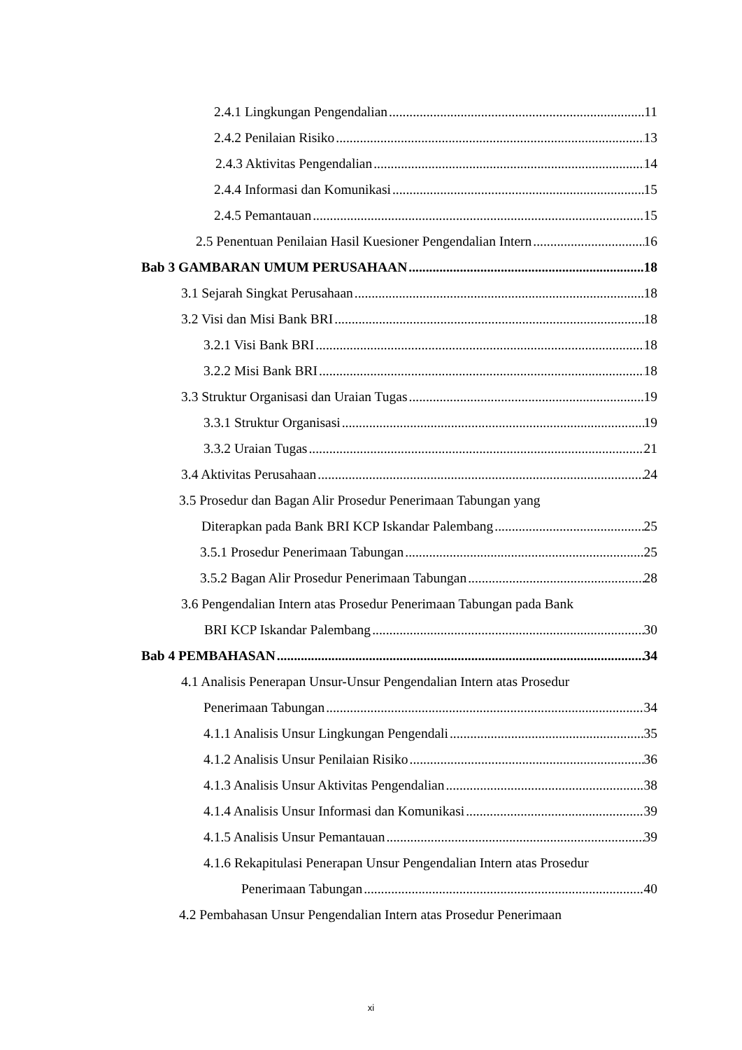2.4.1 Lingkungan Pengendalian 11
2.4.2 Penilaian Risiko 13
2.4.3 Aktivitas Pengendalian 14
2.4.4 Informasi dan Komunikasi 15
2.4.5 Pemantauan 15
2.5 Penentuan Penilaian Hasil Kuesioner Pengendalian Intern 16
Bab 3 GAMBARAN UMUM PERUSAHAAN 18
3.1 Sejarah Singkat Perusahaan 18
3.2 Visi dan Misi Bank BRI 18
3.2.1 Visi Bank BRI 18
3.2.2 Misi Bank BRI 18
3.3 Struktur Organisasi dan Uraian Tugas 19
3.3.1 Struktur Organisasi 19
3.3.2 Uraian Tugas 21
3.4 Aktivitas Perusahaan 24
3.5 Prosedur dan Bagan Alir Prosedur Penerimaan Tabungan yang
Diterapkan pada Bank BRI KCP Iskandar Palembang 25
3.5.1 Prosedur Penerimaan Tabungan 25
3.5.2 Bagan Alir Prosedur Penerimaan Tabungan 28
3.6 Pengendalian Intern atas Prosedur Penerimaan Tabungan pada Bank
BRI KCP Iskandar Palembang 30
Bab 4 PEMBAHASAN 34
4.1 Analisis Penerapan Unsur-Unsur Pengendalian Intern atas Prosedur
Penerimaan Tabungan 34
4.1.1 Analisis Unsur Lingkungan Pengendali 35
4.1.2 Analisis Unsur Penilaian Risiko 36
4.1.3 Analisis Unsur Aktivitas Pengendalian 38
4.1.4 Analisis Unsur Informasi dan Komunikasi 39
4.1.5 Analisis Unsur Pemantauan 39
4.1.6 Rekapitulasi Penerapan Unsur Pengendalian Intern atas Prosedur
Penerimaan Tabungan 40
4.2 Pembahasan Unsur Pengendalian Intern atas Prosedur Penerimaan
xi